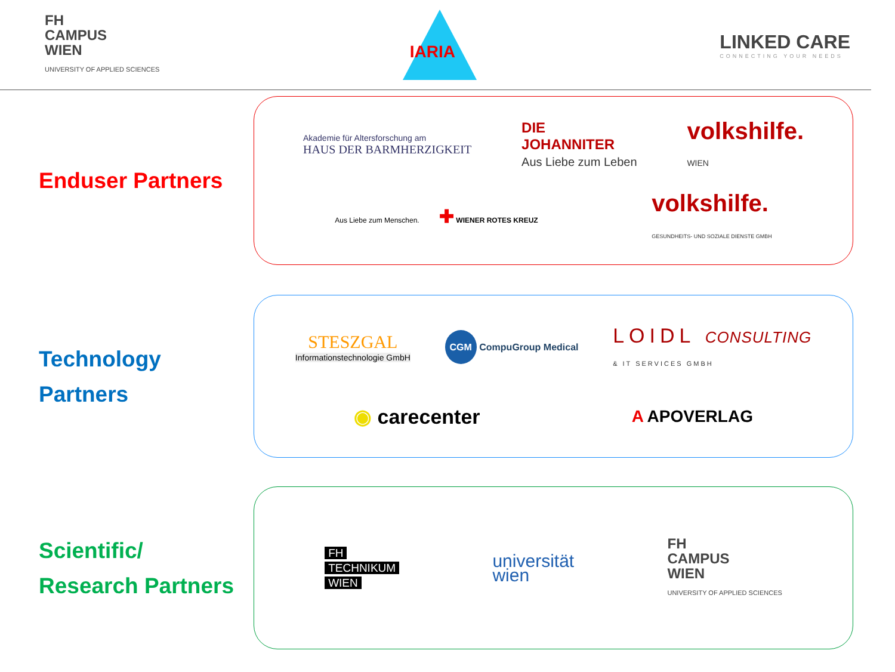FH
CAMPUS
WIEN
UNIVERSITY OF APPLIED SCIENCES
IARIA
LINKED CARE
CONNECTING YOUR NEEDS
Enduser Partners
Akademie für Altersforschung am
HAUS DER BARMHERZIGKEIT
DIE
JOHANNITER
Aus Liebe zum Leben
volkshilfe.
WIEN
Aus Liebe zum Menschen. ✚ WIENER ROTES KREUZ
volkshilfe.
GESUNDHEITS- UND SOZIALE DIENSTE GMBH
Technology
Partners
STESZGAL
Informationstechnologie GmbH
CGM CompuGroup Medical
LOIDL CONSULTING
& IT SERVICES GMBH
◉ carecenter
A APOVERLAG
Scientific/
Research Partners
FH
TECHNIKUM
WIEN
universität
wien
FH
CAMPUS
WIEN
UNIVERSITY OF APPLIED SCIENCES